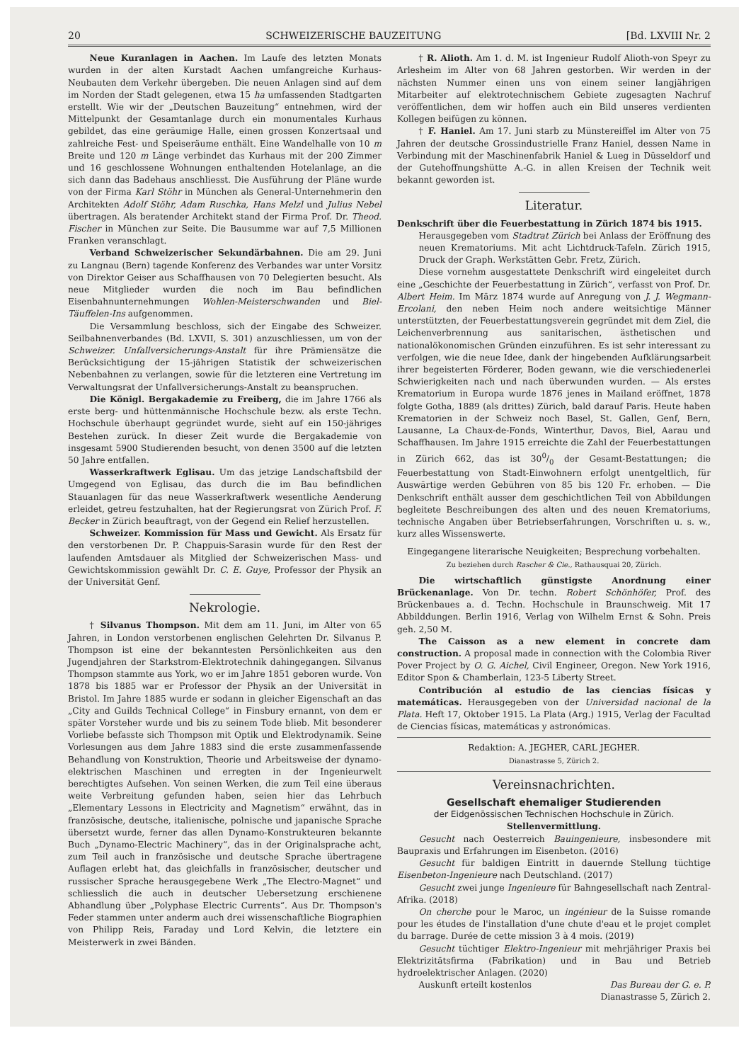20 SCHWEIZERISCHE BAUZEITUNG [Bd. LXVIII Nr. 2
Neue Kuranlagen in Aachen. Im Laufe des letzten Monats wurden in der alten Kurstadt Aachen umfangreiche Kurhaus-Neubauten dem Verkehr übergeben. Die neuen Anlagen sind auf dem im Norden der Stadt gelegenen, etwa 15 ha umfassenden Stadtgarten erstellt. Wie wir der „Deutschen Bauzeitung“ entnehmen, wird der Mittelpunkt der Gesamtanlage durch ein monumentales Kurhaus gebildet, das eine geräumige Halle, einen grossen Konzertsaal und zahlreiche Fest- und Speiseräume enthält. Eine Wandelhalle von 10 m Breite und 120 m Länge verbindet das Kurhaus mit der 200 Zimmer und 16 geschlossene Wohnungen enthaltenden Hotelanlage, an die sich dann das Badehaus anschliesst. Die Ausführung der Pläne wurde von der Firma Karl Stöhr in München als General-Unternehmerin den Architekten Adolf Stöhr, Adam Ruschka, Hans Melzl und Julius Nebel übertragen. Als beratender Architekt stand der Firma Prof. Dr. Theod. Fischer in München zur Seite. Die Bausumme war auf 7,5 Millionen Franken veranschlagt.
Verband Schweizerischer Sekundärbahnen. Die am 29. Juni zu Langnau (Bern) tagende Konferenz des Verbandes war unter Vorsitz von Direktor Geiser aus Schaffhausen von 70 Delegierten besucht. Als neue Mitglieder wurden die noch im Bau befindlichen Eisenbahnunternehmungen Wohlen-Meisterschwanden und Biel-Täuffelen-Ins aufgenommen.
Die Versammlung beschloss, sich der Eingabe des Schweizer. Seilbahnenverbandes (Bd. LXVII, S. 301) anzuschliessen, um von der Schweizer. Unfallversicherungs-Anstalt für ihre Prämiensätze die Berücksichtigung der 15-jährigen Statistik der schweizerischen Nebenbahnen zu verlangen, sowie für die letzteren eine Vertretung im Verwaltungsrat der Unfallversicherungs-Anstalt zu beanspruchen.
Die Königl. Bergakademie zu Freiberg, die im Jahre 1766 als erste berg- und hüttenmännische Hochschule bezw. als erste Techn. Hochschule überhaupt gegründet wurde, sieht auf ein 150-jähriges Bestehen zurück. In dieser Zeit wurde die Bergakademie von insgesamt 5900 Studierenden besucht, von denen 3500 auf die letzten 50 Jahre entfallen.
Wasserkraftwerk Eglisau. Um das jetzige Landschaftsbild der Umgegend von Eglisau, das durch die im Bau befindlichen Stauanlagen für das neue Wasserkraftwerk wesentliche Aenderung erleidet, getreu festzuhalten, hat der Regierungsrat von Zürich Prof. F. Becker in Zürich beauftragt, von der Gegend ein Relief herzustellen.
Schweizer. Kommission für Mass und Gewicht. Als Ersatz für den verstorbenen Dr. P. Chappuis-Sarasin wurde für den Rest der laufenden Amtsdauer als Mitglied der Schweizerischen Mass- und Gewichtskommission gewählt Dr. C. E. Guye, Professor der Physik an der Universität Genf.
Nekrologie.
† Silvanus Thompson. Mit dem am 11. Juni, im Alter von 65 Jahren, in London verstorbenen englischen Gelehrten Dr. Silvanus P. Thompson ist eine der bekanntesten Persönlichkeiten aus den Jugendjahren der Starkstrom-Elektrotechnik dahingegangen. Silvanus Thompson stammte aus York, wo er im Jahre 1851 geboren wurde. Von 1878 bis 1885 war er Professor der Physik an der Universität in Bristol. Im Jahre 1885 wurde er sodann in gleicher Eigenschaft an das „City and Guilds Technical College“ in Finsbury ernannt, von dem er später Vorsteher wurde und bis zu seinem Tode blieb. Mit besonderer Vorliebe befasste sich Thompson mit Optik und Elektrodynamik. Seine Vorlesungen aus dem Jahre 1883 sind die erste zusammenfassende Behandlung von Konstruktion, Theorie und Arbeitsweise der dynamo-elektrischen Maschinen und erregten in der Ingenieurwelt berechtigtes Aufsehen. Von seinen Werken, die zum Teil eine überaus weite Verbreitung gefunden haben, seien hier das Lehrbuch „Elementary Lessons in Electricity and Magnetism“ erwähnt, das in französische, deutsche, italienische, polnische und japanische Sprache übersetzt wurde, ferner das allen Dynamo-Konstrukteuren bekannte Buch „Dynamo-Electric Machinery“, das in der Originalsprache acht, zum Teil auch in französische und deutsche Sprache übertragene Auflagen erlebt hat, das gleichfalls in französischer, deutscher und russischer Sprache herausgegebene Werk „The Electro-Magnet“ und schliesslich die auch in deutscher Uebersetzung erschienene Abhandlung über „Polyphase Electric Currents“. Aus Dr. Thompson's Feder stammen unter anderm auch drei wissenschaftliche Biographien von Philipp Reis, Faraday und Lord Kelvin, die letztere ein Meisterwerk in zwei Bänden.
† R. Alioth. Am 1. d. M. ist Ingenieur Rudolf Alioth-von Speyr zu Arlesheim im Alter von 68 Jahren gestorben. Wir werden in der nächsten Nummer einen uns von einem seiner langjährigen Mitarbeiter auf elektrotechnischem Gebiete zugesagten Nachruf veröffentlichen, dem wir hoffen auch ein Bild unseres verdienten Kollegen beifügen zu können.
† F. Haniel. Am 17. Juni starb zu Münstereiffel im Alter von 75 Jahren der deutsche Grossindustrielle Franz Haniel, dessen Name in Verbindung mit der Maschinenfabrik Haniel & Lueg in Düsseldorf und der Gutehoffnungshütte A.-G. in allen Kreisen der Technik weit bekannt geworden ist.
Literatur.
Denkschrift über die Feuerbestattung in Zürich 1874 bis 1915.
Herausgegeben vom Stadtrat Zürich bei Anlass der Eröffnung des neuen Krematoriums. Mit acht Lichtdruck-Tafeln. Zürich 1915, Druck der Graph. Werkstätten Gebr. Fretz, Zürich.
Diese vornehm ausgestattete Denkschrift wird eingeleitet durch eine „Geschichte der Feuerbestattung in Zürich“, verfasst von Prof. Dr. Albert Heim. Im März 1874 wurde auf Anregung von J. J. Wegmann-Ercolani, den neben Heim noch andere weitsichtige Männer unterstützten, der Feuerbestattungsverein gegründet mit dem Ziel, die Leichenverbrennung aus sanitarischen, ästhetischen und nationalökonomischen Gründen einzuführen. Es ist sehr interessant zu verfolgen, wie die neue Idee, dank der hingebenden Aufklärungsarbeit ihrer begeisterten Förderer, Boden gewann, wie die verschiedenerlei Schwierigkeiten nach und nach überwunden wurden. — Als erstes Krematorium in Europa wurde 1876 jenes in Mailand eröffnet, 1878 folgte Gotha, 1889 (als drittes) Zürich, bald darauf Paris. Heute haben Krematorien in der Schweiz noch Basel, St. Gallen, Genf, Bern, Lausanne, La Chaux-de-Fonds, Winterthur, Davos, Biel, Aarau und Schaffhausen. Im Jahre 1915 erreichte die Zahl der Feuerbestattungen in Zürich 662, das ist 300/0 der Gesamt-Bestattungen; die Feuerbestattung von Stadt-Einwohnern erfolgt unentgeltlich, für Auswärtige werden Gebühren von 85 bis 120 Fr. erhoben. — Die Denkschrift enthält ausser dem geschichtlichen Teil von Abbildungen begleitete Beschreibungen des alten und des neuen Krematoriums, technische Angaben über Betriebserfahrungen, Vorschriften u. s. w., kurz alles Wissenswerte.
Eingegangene literarische Neuigkeiten; Besprechung vorbehalten.
Zu beziehen durch Rascher & Cie., Rathausquai 20, Zürich.
Die wirtschaftlich günstigste Anordnung einer Brückenanlage. Von Dr. techn. Robert Schönhöfer, Prof. des Brückenbaues a. d. Techn. Hochschule in Braunschweig. Mit 17 Abbilddungen. Berlin 1916, Verlag von Wilhelm Ernst & Sohn. Preis geh. 2,50 M.
The Caisson as a new element in concrete dam construction. A proposal made in connection with the Colombia River Pover Project by O. G. Aichel, Civil Engineer, Oregon. New York 1916, Editor Spon & Chamberlain, 123-5 Liberty Street.
Contribución al estudio de las ciencias físicas y matemáticas. Herausgegeben von der Universidad nacional de la Plata. Heft 17, Oktober 1915. La Plata (Arg.) 1915, Verlag der Facultad de Ciencias físicas, matemáticas y astronómicas.
Redaktion: A. JEGHER, CARL JEGHER.
Dianastrasse 5, Zürich 2.
Vereinsnachrichten.
Gesellschaft ehemaliger Studierenden
der Eidgenössischen Technischen Hochschule in Zürich.
Stellenvermittlung.
Gesucht nach Oesterreich Bauingenieure, insbesondere mit Baupraxis und Erfahrungen im Eisenbeton. (2016)
Gesucht für baldigen Eintritt in dauernde Stellung tüchtige Eisenbeton-Ingenieure nach Deutschland. (2017)
Gesucht zwei junge Ingenieure für Bahngesellschaft nach Zentral-Afrika. (2018)
On cherche pour le Maroc, un ingénieur de la Suisse romande pour les études de l'installation d'une chute d'eau et le projet complet du barrage. Durée de cette mission 3 à 4 mois. (2019)
Gesucht tüchtiger Elektro-Ingenieur mit mehrjähriger Praxis bei Elektrizitätsfirma (Fabrikation) und in Bau und Betrieb hydroelektrischer Anlagen. (2020)
Auskunft erteilt kostenlos Das Bureau der G. e. P.
Dianastrasse 5, Zürich 2.